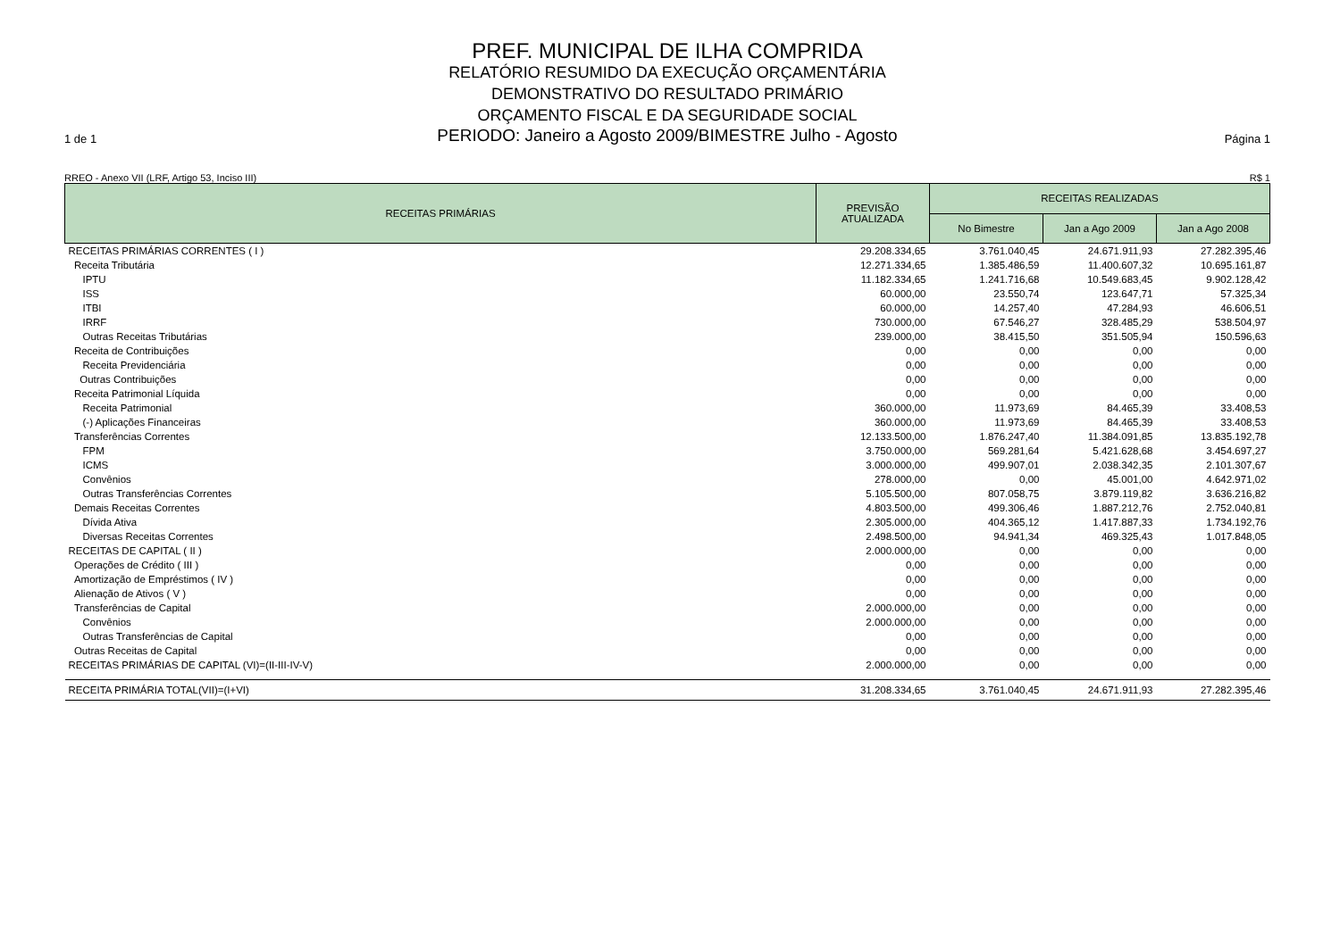PREF. MUNICIPAL DE ILHA COMPRIDA
RELATÓRIO RESUMIDO DA EXECUÇÃO ORÇAMENTÁRIA
DEMONSTRATIVO DO RESULTADO PRIMÁRIO
ORÇAMENTO FISCAL E DA SEGURIDADE SOCIAL
1 de 1 PERIODO: Janeiro a Agosto 2009/BIMESTRE Julho - Agosto Página 1
RREO - Anexo VII (LRF, Artigo 53, Inciso III) R$ 1
| RECEITAS PRIMÁRIAS | PREVISÃO ATUALIZADA | RECEITAS REALIZADAS | | |
| --- | --- | --- | --- | --- |
| | | No Bimestre | Jan a Ago 2009 | Jan a Ago 2008 |
| RECEITAS PRIMÁRIAS CORRENTES ( I ) | 29.208.334,65 | 3.761.040,45 | 24.671.911,93 | 27.282.395,46 |
| Receita Tributária | 12.271.334,65 | 1.385.486,59 | 11.400.607,32 | 10.695.161,87 |
| IPTU | 11.182.334,65 | 1.241.716,68 | 10.549.683,45 | 9.902.128,42 |
| ISS | 60.000,00 | 23.550,74 | 123.647,71 | 57.325,34 |
| ITBI | 60.000,00 | 14.257,40 | 47.284,93 | 46.606,51 |
| IRRF | 730.000,00 | 67.546,27 | 328.485,29 | 538.504,97 |
| Outras Receitas Tributárias | 239.000,00 | 38.415,50 | 351.505,94 | 150.596,63 |
| Receita de Contribuições | 0,00 | 0,00 | 0,00 | 0,00 |
| Receita Previdenciária | 0,00 | 0,00 | 0,00 | 0,00 |
| Outras Contribuições | 0,00 | 0,00 | 0,00 | 0,00 |
| Receita Patrimonial Líquida | 0,00 | 0,00 | 0,00 | 0,00 |
| Receita Patrimonial | 360.000,00 | 11.973,69 | 84.465,39 | 33.408,53 |
| (-) Aplicações Financeiras | 360.000,00 | 11.973,69 | 84.465,39 | 33.408,53 |
| Transferências Correntes | 12.133.500,00 | 1.876.247,40 | 11.384.091,85 | 13.835.192,78 |
| FPM | 3.750.000,00 | 569.281,64 | 5.421.628,68 | 3.454.697,27 |
| ICMS | 3.000.000,00 | 499.907,01 | 2.038.342,35 | 2.101.307,67 |
| Convênios | 278.000,00 | 0,00 | 45.001,00 | 4.642.971,02 |
| Outras Transferências Correntes | 5.105.500,00 | 807.058,75 | 3.879.119,82 | 3.636.216,82 |
| Demais Receitas Correntes | 4.803.500,00 | 499.306,46 | 1.887.212,76 | 2.752.040,81 |
| Dívida Ativa | 2.305.000,00 | 404.365,12 | 1.417.887,33 | 1.734.192,76 |
| Diversas Receitas Correntes | 2.498.500,00 | 94.941,34 | 469.325,43 | 1.017.848,05 |
| RECEITAS DE CAPITAL ( II ) | 2.000.000,00 | 0,00 | 0,00 | 0,00 |
| Operações de Crédito ( III ) | 0,00 | 0,00 | 0,00 | 0,00 |
| Amortização de Empréstimos ( IV ) | 0,00 | 0,00 | 0,00 | 0,00 |
| Alienação de Ativos ( V ) | 0,00 | 0,00 | 0,00 | 0,00 |
| Transferências de Capital | 2.000.000,00 | 0,00 | 0,00 | 0,00 |
| Convênios | 2.000.000,00 | 0,00 | 0,00 | 0,00 |
| Outras Transferências de Capital | 0,00 | 0,00 | 0,00 | 0,00 |
| Outras Receitas de Capital | 0,00 | 0,00 | 0,00 | 0,00 |
| RECEITAS PRIMÁRIAS DE CAPITAL (VI)=(II-III-IV-V) | 2.000.000,00 | 0,00 | 0,00 | 0,00 |
| RECEITA PRIMÁRIA TOTAL(VII)=(I+VI) | 31.208.334,65 | 3.761.040,45 | 24.671.911,93 | 27.282.395,46 |